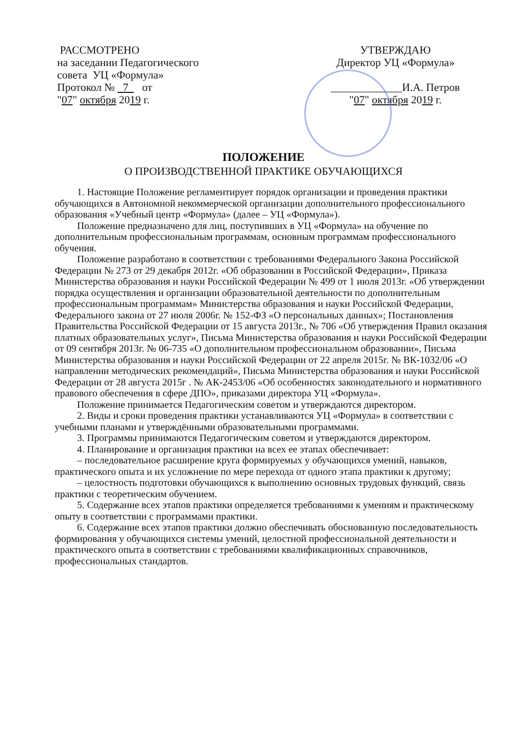РАССМОТРЕНО
на заседании Педагогического
совета УЦ «Формула»
Протокол № 7 от
"07" октября 2019 г.
УТВЕРЖДАЮ
Директор УЦ «Формула»
_____________И.А. Петров
"07" октября 2019 г.
ПОЛОЖЕНИЕ
О ПРОИЗВОДСТВЕННОЙ ПРАКТИКЕ ОБУЧАЮЩИХСЯ
1. Настоящие Положение регламентирует порядок организации и проведения практики обучающихся в Автономной некоммерческой организации дополнительного профессионального образования «Учебный центр «Формула» (далее – УЦ «Формула»).
Положение предназначено для лиц, поступивших в УЦ «Формула» на обучение по дополнительным профессиональным программам, основным программам профессионального обучения.
Положение разработано в соответствии с требованиями Федерального Закона Российской Федерации № 273 от 29 декабря 2012г. «Об образовании в Российской Федерации», Приказа Министерства образования и науки Российской Федерации № 499 от 1 июля 2013г. «Об утверждении порядка осуществления и организации образовательной деятельности по дополнительным профессиональным программам» Министерства образования и науки Российской Федерации, Федерального закона от 27 июля 2006г. № 152-ФЗ «О персональных данных»; Постановления Правительства Российской Федерации от 15 августа 2013г., № 706 «Об утверждения Правил оказания платных образовательных услуг», Письма Министерства образования и науки Российской Федерации от 09 сентября 2013г. № 06-735 «О дополнительном профессиональном образовании», Письма Министерства образования и науки Российской Федерации от 22 апреля 2015г. № ВК-1032/06 «О направлении методических рекомендаций», Письма Министерства образования и науки Российской Федерации от 28 августа 2015г . № АК-2453/06 «Об особенностях законодательного и нормативного правового обеспечения в сфере ДПО», приказами директора УЦ «Формула».
Положение принимается Педагогическим советом и утверждаются директором.
2. Виды и сроки проведения практики устанавливаются УЦ «Формула» в соответствии с учебными планами и утверждёнными образовательными программами.
3. Программы принимаются Педагогическим советом и утверждаются директором.
4. Планирование и организация практики на всех ее этапах обеспечивает:
– последовательное расширение круга формируемых у обучающихся умений, навыков, практического опыта и их усложнение по мере перехода от одного этапа практики к другому;
– целостность подготовки обучающихся к выполнению основных трудовых функций, связь практики с теоретическим обучением.
5. Содержание всех этапов практики определяется требованиями к умениям и практическому опыту в соответствии с программами практики.
6. Содержание всех этапов практики должно обеспечивать обоснованную последовательность формирования у обучающихся системы умений, целостной профессиональной деятельности и практического опыта в соответствии с требованиями квалификационных справочников, профессиональных стандартов.